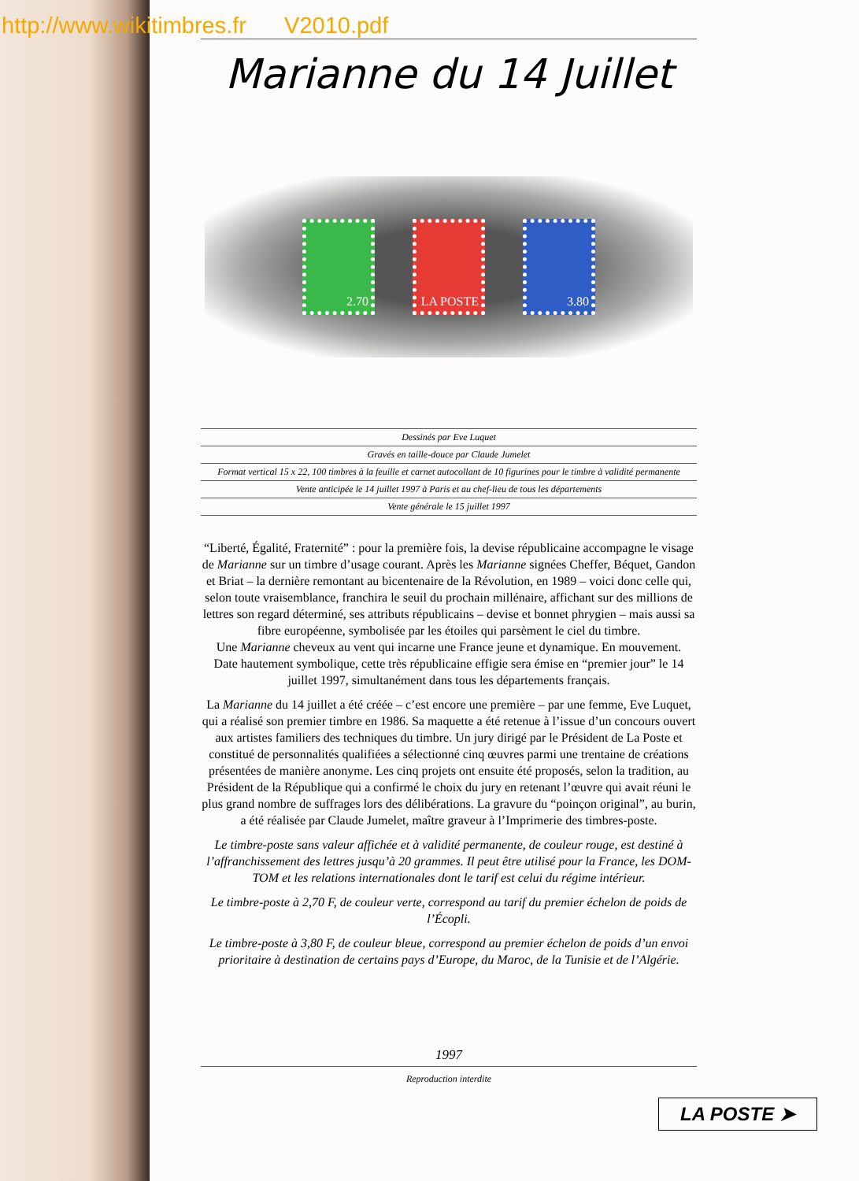http://www.wikitimbres.fr V2010.pdf
Marianne du 14 Juillet
2.70 LA POSTE 3.80
Dessinés par Eve Luquet
Gravés en taille-douce par Claude Jumelet
Format vertical 15 x 22, 100 timbres à la feuille et carnet autocollant de 10 figurines pour le timbre à validité permanente
Vente anticipée le 14 juillet 1997 à Paris et au chef-lieu de tous les départements
Vente générale le 15 juillet 1997
“Liberté, Égalité, Fraternité” : pour la première fois, la devise républicaine accompagne le visage de Marianne sur un timbre d’usage courant. Après les Marianne signées Cheffer, Béquet, Gandon et Briat – la dernière remontant au bicentenaire de la Révolution, en 1989 – voici donc celle qui, selon toute vraisemblance, franchira le seuil du prochain millénaire, affichant sur des millions de lettres son regard déterminé, ses attributs républicains – devise et bonnet phrygien – mais aussi sa fibre européenne, symbolisée par les étoiles qui parsèment le ciel du timbre.
Une Marianne cheveux au vent qui incarne une France jeune et dynamique. En mouvement.
Date hautement symbolique, cette très républicaine effigie sera émise en “premier jour” le 14 juillet 1997, simultanément dans tous les départements français.
La Marianne du 14 juillet a été créée – c’est encore une première – par une femme, Eve Luquet, qui a réalisé son premier timbre en 1986. Sa maquette a été retenue à l’issue d’un concours ouvert aux artistes familiers des techniques du timbre. Un jury dirigé par le Président de La Poste et constitué de personnalités qualifiées a sélectionné cinq œuvres parmi une trentaine de créations présentées de manière anonyme. Les cinq projets ont ensuite été proposés, selon la tradition, au Président de la République qui a confirmé le choix du jury en retenant l’œuvre qui avait réuni le plus grand nombre de suffrages lors des délibérations. La gravure du “poinçon original”, au burin, a été réalisée par Claude Jumelet, maître graveur à l’Imprimerie des timbres-poste.
Le timbre-poste sans valeur affichée et à validité permanente, de couleur rouge, est destiné à l’affranchissement des lettres jusqu’à 20 grammes. Il peut être utilisé pour la France, les DOM-TOM et les relations internationales dont le tarif est celui du régime intérieur.
Le timbre-poste à 2,70 F, de couleur verte, correspond au tarif du premier échelon de poids de l’Écopli.
Le timbre-poste à 3,80 F, de couleur bleue, correspond au premier échelon de poids d’un envoi prioritaire à destination de certains pays d’Europe, du Maroc, de la Tunisie et de l’Algérie.
1997
Reproduction interdite
LA POSTE ➤